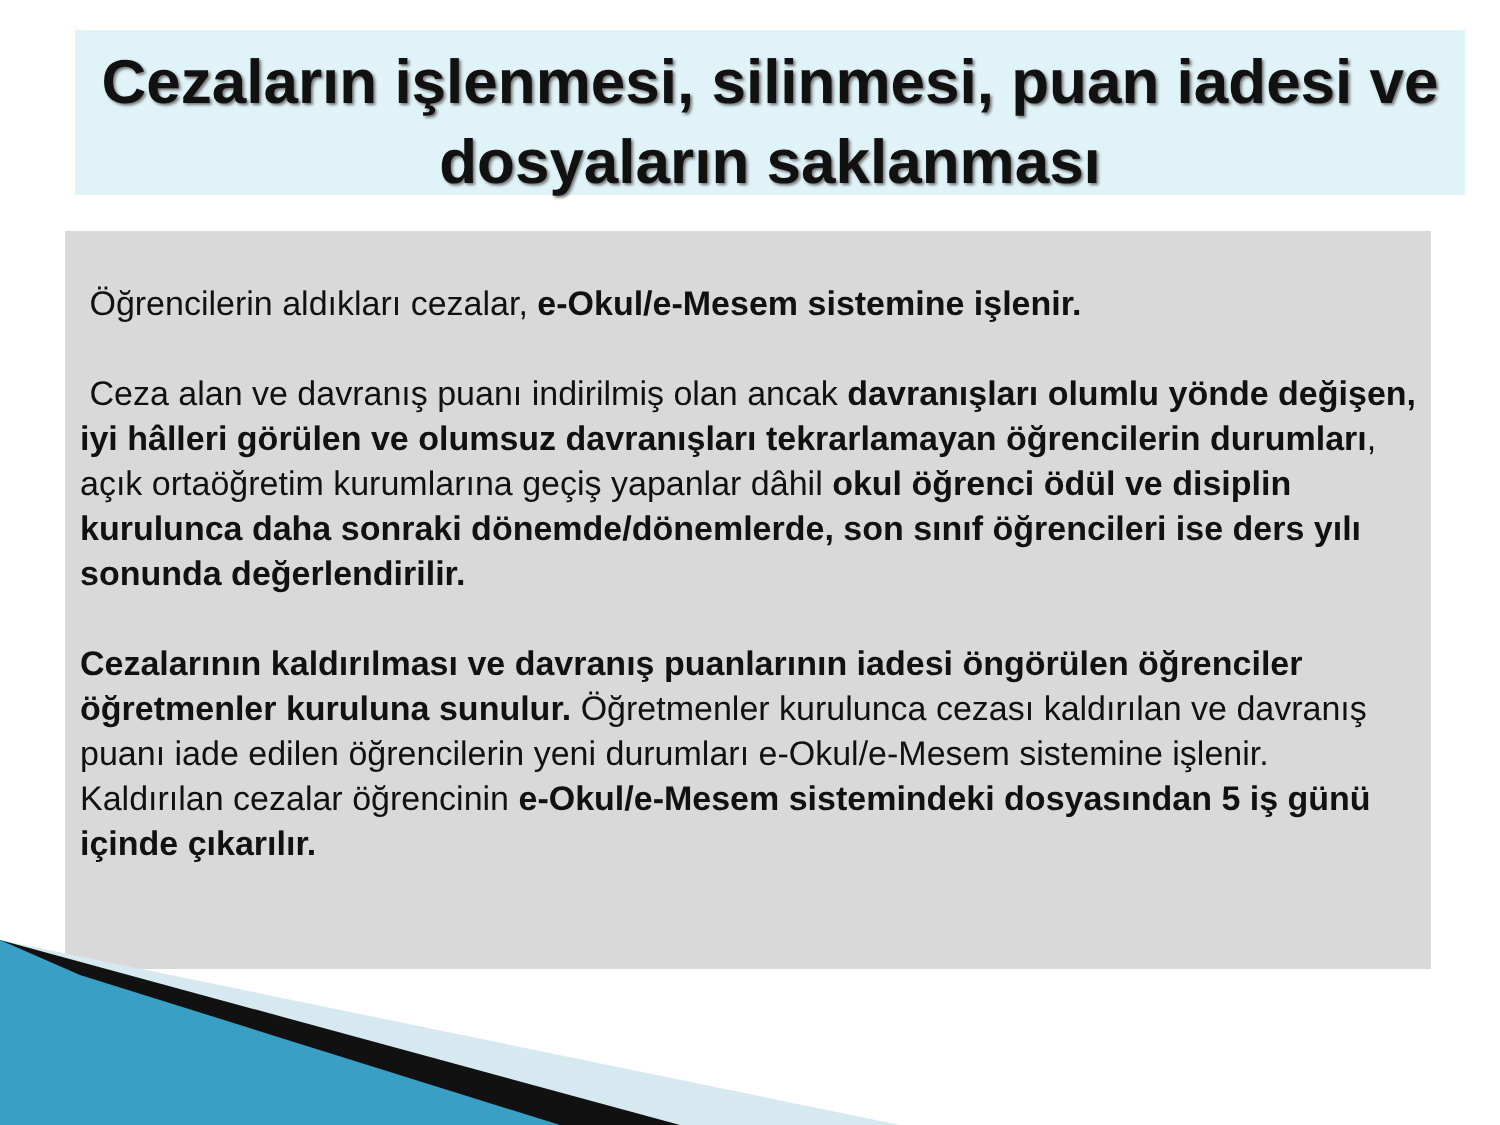Cezaların işlenmesi, silinmesi, puan iadesi ve dosyaların saklanması
Öğrencilerin aldıkları cezalar, e-Okul/e-Mesem sistemine işlenir.
Ceza alan ve davranış puanı indirilmiş olan ancak davranışları olumlu yönde değişen, iyi hâlleri görülen ve olumsuz davranışları tekrarlamayan öğrencilerin durumları, açık ortaöğretim kurumlarına geçiş yapanlar dâhil okul öğrenci ödül ve disiplin kurulunca daha sonraki dönemde/dönemlerde, son sınıf öğrencileri ise ders yılı sonunda değerlendirilir.
Cezalarının kaldırılması ve davranış puanlarının iadesi öngörülen öğrenciler öğretmenler kuruluna sunulur. Öğretmenler kurulunca cezası kaldırılan ve davranış puanı iade edilen öğrencilerin yeni durumları e-Okul/e-Mesem sistemine işlenir. Kaldırılan cezalar öğrencinin e-Okul/e-Mesem sistemindeki dosyasından 5 iş günü içinde çıkarılır.